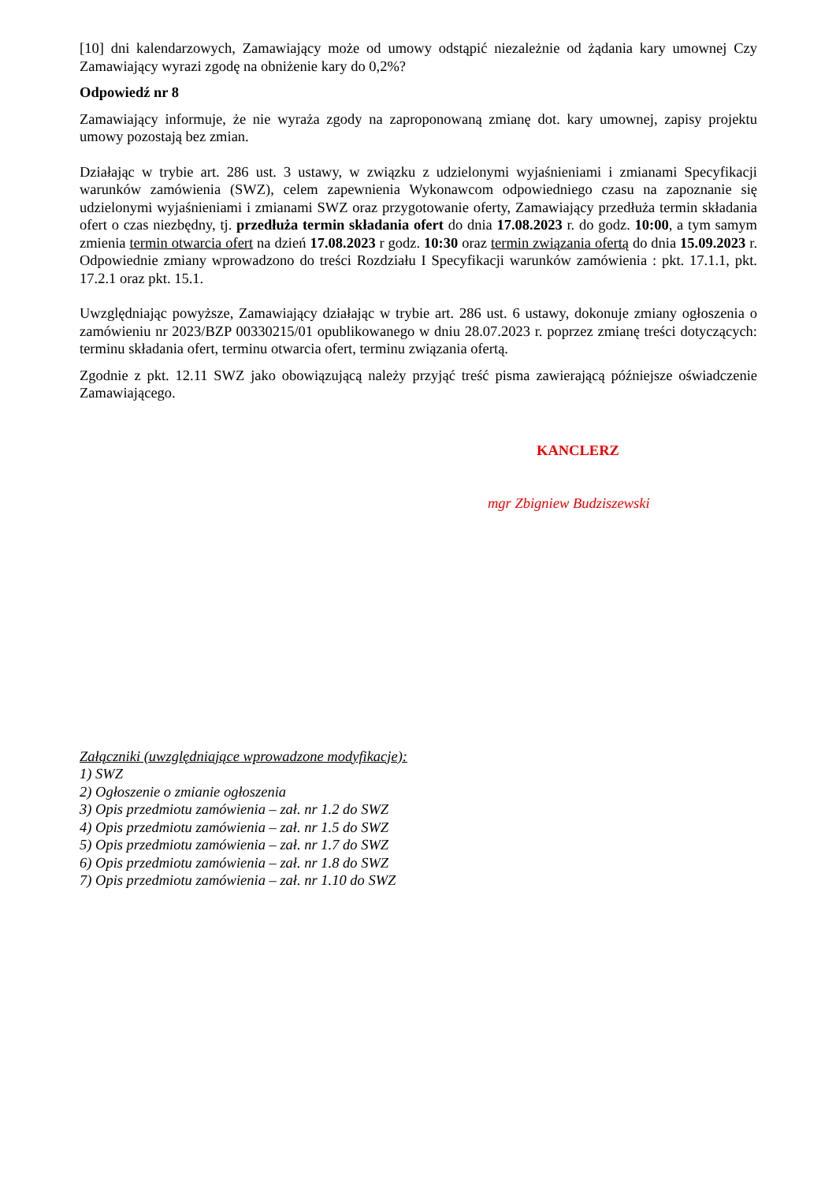[10] dni kalendarzowych, Zamawiający może od umowy odstąpić niezależnie od żądania kary umownej Czy Zamawiający wyrazi zgodę na obniżenie kary do 0,2%?
Odpowiedź nr 8
Zamawiający informuje, że nie wyraża zgody na zaproponowaną zmianę dot. kary umownej, zapisy projektu umowy pozostają bez zmian.
Działając w trybie art. 286 ust. 3 ustawy, w związku z udzielonymi wyjaśnieniami i zmianami Specyfikacji warunków zamówienia (SWZ), celem zapewnienia Wykonawcom odpowiedniego czasu na zapoznanie się udzielonymi wyjaśnieniami i zmianami SWZ oraz przygotowanie oferty, Zamawiający przedłuża termin składania ofert o czas niezbędny, tj. przedłuża termin składania ofert do dnia 17.08.2023 r. do godz. 10:00, a tym samym zmienia termin otwarcia ofert na dzień 17.08.2023 r godz. 10:30 oraz termin związania ofertą do dnia 15.09.2023 r. Odpowiednie zmiany wprowadzono do treści Rozdziału I Specyfikacji warunków zamówienia : pkt. 17.1.1, pkt. 17.2.1 oraz pkt. 15.1.
Uwzględniając powyższe, Zamawiający działając w trybie art. 286 ust. 6 ustawy, dokonuje zmiany ogłoszenia o zamówieniu nr 2023/BZP 00330215/01 opublikowanego w dniu 28.07.2023 r. poprzez zmianę treści dotyczących: terminu składania ofert, terminu otwarcia ofert, terminu związania ofertą.
Zgodnie z pkt. 12.11 SWZ jako obowiązującą należy przyjąć treść pisma zawierającą późniejsze oświadczenie Zamawiającego.
KANCLERZ
mgr Zbigniew Budziszewski
Załączniki (uwzględniające wprowadzone modyfikacje):
1) SWZ
2) Ogłoszenie o zmianie ogłoszenia
3) Opis przedmiotu zamówienia – zał. nr 1.2 do SWZ
4) Opis przedmiotu zamówienia – zał. nr 1.5 do SWZ
5) Opis przedmiotu zamówienia – zał. nr 1.7 do SWZ
6) Opis przedmiotu zamówienia – zał. nr 1.8 do SWZ
7) Opis przedmiotu zamówienia – zał. nr 1.10 do SWZ